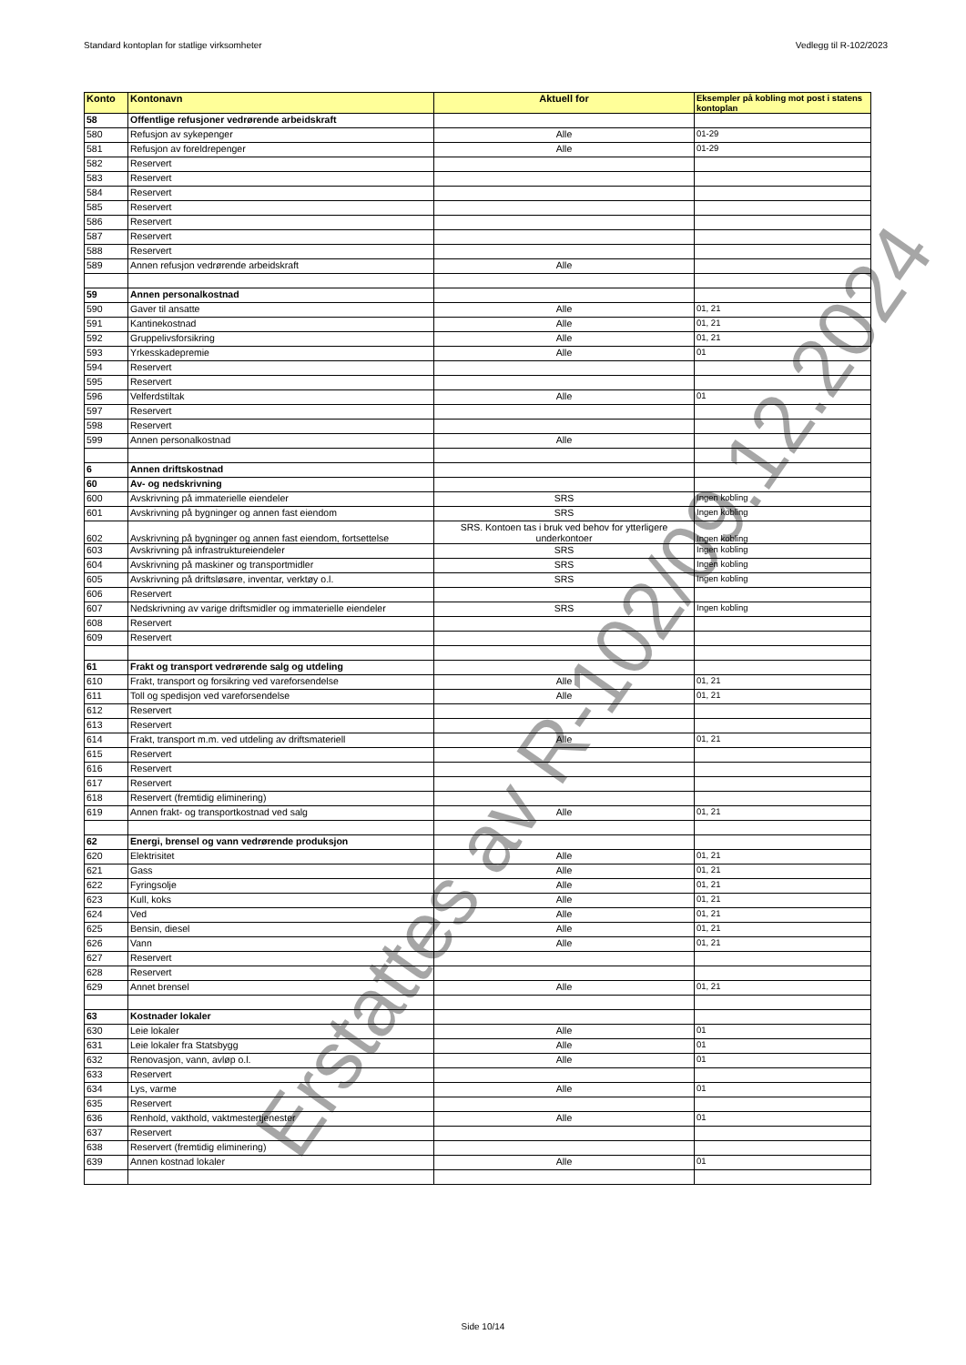Standard kontoplan for statlige virksomheter Vedlegg til R-102/2023
| Konto | Kontonavn | Aktuell for | Eksempler på kobling mot post i statens kontoplan |
| --- | --- | --- | --- |
| 58 | Offentlige refusjoner vedrørende arbeidskraft | | |
| 580 | Refusjon av sykepenger | Alle | 01-29 |
| 581 | Refusjon av foreldrepenger | Alle | 01-29 |
| 582 | Reservert | | |
| 583 | Reservert | | |
| 584 | Reservert | | |
| 585 | Reservert | | |
| 586 | Reservert | | |
| 587 | Reservert | | |
| 588 | Reservert | | |
| 589 | Annen refusjon vedrørende arbeidskraft | Alle | |
| 59 | Annen personalkostnad | | |
| 590 | Gaver til ansatte | Alle | 01, 21 |
| 591 | Kantinekostnad | Alle | 01, 21 |
| 592 | Gruppelivsforsikring | Alle | 01, 21 |
| 593 | Yrkesskadepremie | Alle | 01 |
| 594 | Reservert | | |
| 595 | Reservert | | |
| 596 | Velferdstiltak | Alle | 01 |
| 597 | Reservert | | |
| 598 | Reservert | | |
| 599 | Annen personalkostnad | Alle | |
| 6 | Annen driftskostnad | | |
| 60 | Av- og nedskrivning | | |
| 600 | Avskrivning på immaterielle eiendeler | SRS | Ingen kobling |
| 601 | Avskrivning på bygninger og annen fast eiendom | SRS | Ingen kobling |
| 602 | Avskrivning på bygninger og annen fast eiendom, fortsettelse | SRS. Kontoen tas i bruk ved behov for ytterligere underkontoer | Ingen kobling |
| 603 | Avskrivning på infrastruktureiendeler | SRS | Ingen kobling |
| 604 | Avskrivning på maskiner og transportmidler | SRS | Ingen kobling |
| 605 | Avskrivning på driftsløsøre, inventar, verktøy o.l. | SRS | Ingen kobling |
| 606 | Reservert | | |
| 607 | Nedskrivning av varige driftsmidler og immaterielle eiendeler | SRS | Ingen kobling |
| 608 | Reservert | | |
| 609 | Reservert | | |
| 61 | Frakt og transport vedrørende salg og utdeling | | |
| 610 | Frakt, transport og forsikring ved vareforsendelse | Alle | 01, 21 |
| 611 | Toll og spedisjon ved vareforsendelse | Alle | 01, 21 |
| 612 | Reservert | | |
| 613 | Reservert | | |
| 614 | Frakt, transport m.m. ved utdeling av driftsmateriell | Alle | 01, 21 |
| 615 | Reservert | | |
| 616 | Reservert | | |
| 617 | Reservert | | |
| 618 | Reservert (fremtidig eliminering) | | |
| 619 | Annen frakt- og transportkostnad ved salg | Alle | 01, 21 |
| 62 | Energi, brensel og vann vedrørende produksjon | | |
| 620 | Elektrisitet | Alle | 01, 21 |
| 621 | Gass | Alle | 01, 21 |
| 622 | Fyringsolje | Alle | 01, 21 |
| 623 | Kull, koks | Alle | 01, 21 |
| 624 | Ved | Alle | 01, 21 |
| 625 | Bensin, diesel | Alle | 01, 21 |
| 626 | Vann | Alle | 01, 21 |
| 627 | Reservert | | |
| 628 | Reservert | | |
| 629 | Annet brensel | Alle | 01, 21 |
| 63 | Kostnader lokaler | | |
| 630 | Leie lokaler | Alle | 01 |
| 631 | Leie lokaler fra Statsbygg | Alle | 01 |
| 632 | Renovasjon, vann, avløp o.l. | Alle | 01 |
| 633 | Reservert | | |
| 634 | Lys, varme | Alle | 01 |
| 635 | Reservert | | |
| 636 | Renhold, vakthold, vaktmestertjenester | Alle | 01 |
| 637 | Reservert | | |
| 638 | Reservert (fremtidig eliminering) | | |
| 639 | Annen kostnad lokaler | Alle | 01 |
Side 10/14
Erstattes av R-102/09.12.2024